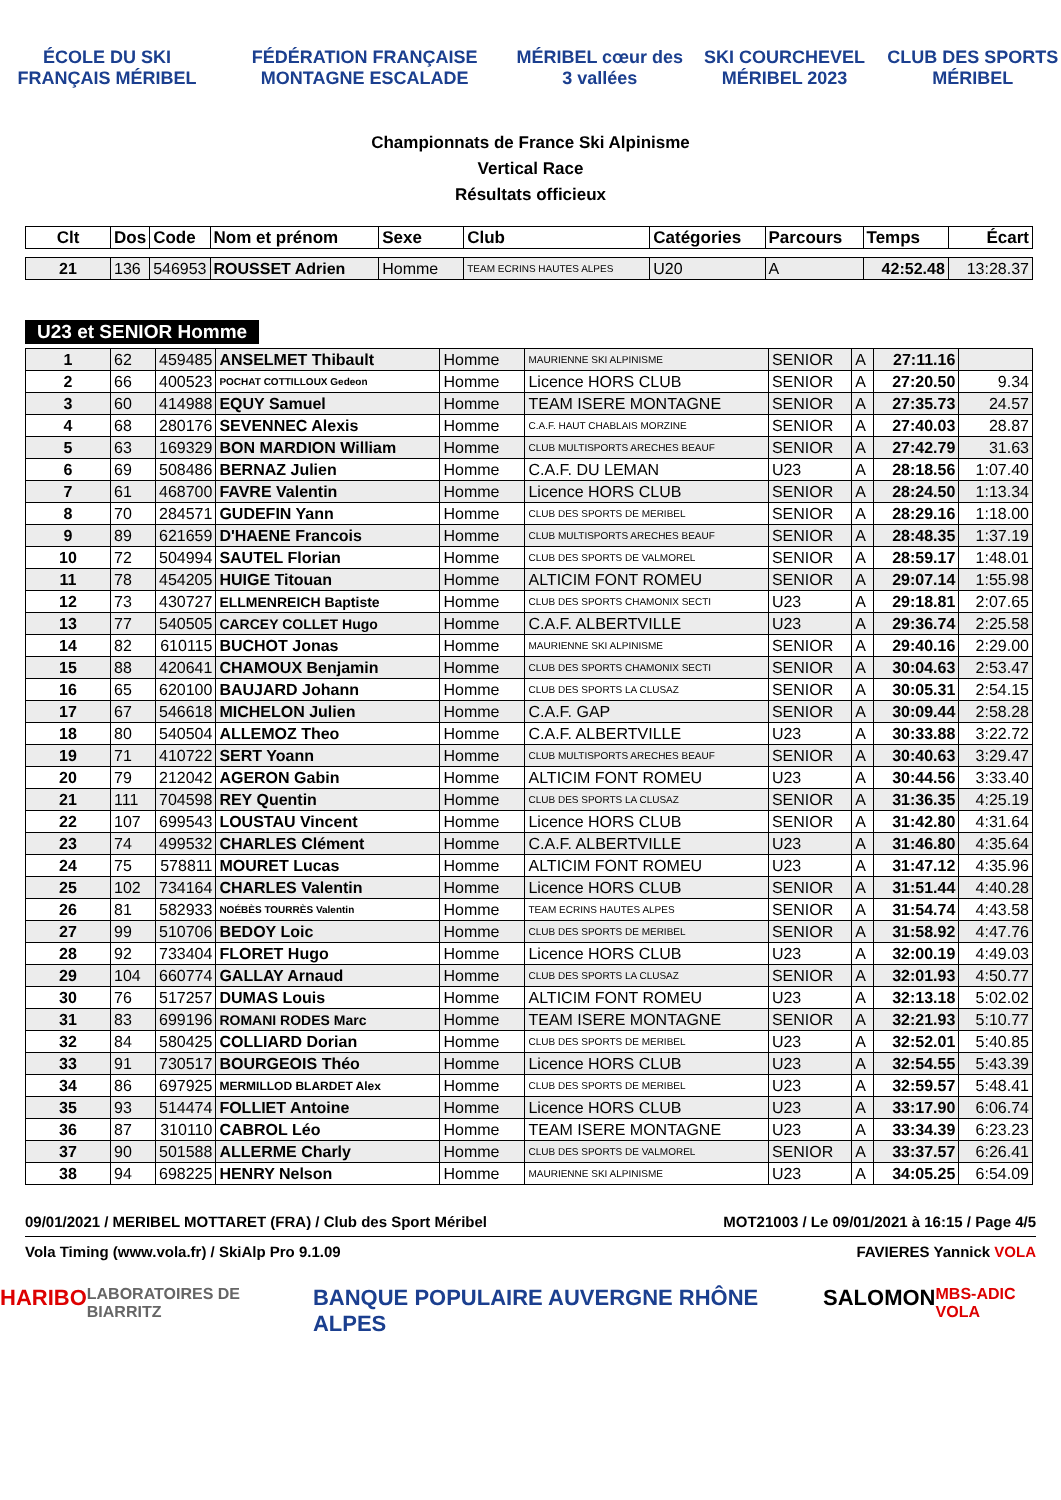ÉCOLE DU SKI FRANÇAIS MÉRIBEL
FÉDÉRATION FRANÇAISE MONTAGNE ESCALADE
MÉRIBEL cœur des 3 vallées SKI COURCHEVEL MÉRIBEL 2023 CLUB DES SPORTS MÉRIBEL
Championnats de France Ski Alpinisme
Vertical Race
Résultats officieux
| Clt | Dos | Code | Nom et prénom | Sexe | Club | Catégories | Parcours | Temps | Écart |
| --- | --- | --- | --- | --- | --- | --- | --- | --- | --- |
| 21 | 136 | 546953 | ROUSSET Adrien | Homme | TEAM ECRINS HAUTES ALPES | U20 | A | 42:52.48 | 13:28.37 |
U23 et SENIOR Homme
| 1 | 62 | 459485 | ANSELMET Thibault | Homme | MAURIENNE SKI ALPINISME | SENIOR | A | 27:11.16 | |
| 2 | 66 | 400523 | POCHAT COTTILLOUX Gedeon | Homme | Licence HORS CLUB | SENIOR | A | 27:20.50 | 9.34 |
| 3 | 60 | 414988 | EQUY Samuel | Homme | TEAM ISERE MONTAGNE | SENIOR | A | 27:35.73 | 24.57 |
| 4 | 68 | 280176 | SEVENNEC Alexis | Homme | C.A.F. HAUT CHABLAIS MORZINE | SENIOR | A | 27:40.03 | 28.87 |
| 5 | 63 | 169329 | BON MARDION William | Homme | CLUB MULTISPORTS ARECHES BEAUF | SENIOR | A | 27:42.79 | 31.63 |
| 6 | 69 | 508486 | BERNAZ Julien | Homme | C.A.F. DU LEMAN | U23 | A | 28:18.56 | 1:07.40 |
| 7 | 61 | 468700 | FAVRE Valentin | Homme | Licence HORS CLUB | SENIOR | A | 28:24.50 | 1:13.34 |
| 8 | 70 | 284571 | GUDEFIN Yann | Homme | CLUB DES SPORTS DE MERIBEL | SENIOR | A | 28:29.16 | 1:18.00 |
| 9 | 89 | 621659 | D'HAENE Francois | Homme | CLUB MULTISPORTS ARECHES BEAUF | SENIOR | A | 28:48.35 | 1:37.19 |
| 10 | 72 | 504994 | SAUTEL Florian | Homme | CLUB DES SPORTS DE VALMOREL | SENIOR | A | 28:59.17 | 1:48.01 |
| 11 | 78 | 454205 | HUIGE Titouan | Homme | ALTICIM FONT ROMEU | SENIOR | A | 29:07.14 | 1:55.98 |
| 12 | 73 | 430727 | ELLMENREICH Baptiste | Homme | CLUB DES SPORTS CHAMONIX SECTI | U23 | A | 29:18.81 | 2:07.65 |
| 13 | 77 | 540505 | CARCEY COLLET Hugo | Homme | C.A.F. ALBERTVILLE | U23 | A | 29:36.74 | 2:25.58 |
| 14 | 82 | 610115 | BUCHOT Jonas | Homme | MAURIENNE SKI ALPINISME | SENIOR | A | 29:40.16 | 2:29.00 |
| 15 | 88 | 420641 | CHAMOUX Benjamin | Homme | CLUB DES SPORTS CHAMONIX SECTI | SENIOR | A | 30:04.63 | 2:53.47 |
| 16 | 65 | 620100 | BAUJARD Johann | Homme | CLUB DES SPORTS LA CLUSAZ | SENIOR | A | 30:05.31 | 2:54.15 |
| 17 | 67 | 546618 | MICHELON Julien | Homme | C.A.F. GAP | SENIOR | A | 30:09.44 | 2:58.28 |
| 18 | 80 | 540504 | ALLEMOZ Theo | Homme | C.A.F. ALBERTVILLE | U23 | A | 30:33.88 | 3:22.72 |
| 19 | 71 | 410722 | SERT Yoann | Homme | CLUB MULTISPORTS ARECHES BEAUF | SENIOR | A | 30:40.63 | 3:29.47 |
| 20 | 79 | 212042 | AGERON Gabin | Homme | ALTICIM FONT ROMEU | U23 | A | 30:44.56 | 3:33.40 |
| 21 | 111 | 704598 | REY Quentin | Homme | CLUB DES SPORTS LA CLUSAZ | SENIOR | A | 31:36.35 | 4:25.19 |
| 22 | 107 | 699543 | LOUSTAU Vincent | Homme | Licence HORS CLUB | SENIOR | A | 31:42.80 | 4:31.64 |
| 23 | 74 | 499532 | CHARLES Clément | Homme | C.A.F. ALBERTVILLE | U23 | A | 31:46.80 | 4:35.64 |
| 24 | 75 | 578811 | MOURET Lucas | Homme | ALTICIM FONT ROMEU | U23 | A | 31:47.12 | 4:35.96 |
| 25 | 102 | 734164 | CHARLES Valentin | Homme | Licence HORS CLUB | SENIOR | A | 31:51.44 | 4:40.28 |
| 26 | 81 | 582933 | NOÉBÈS TOURRÈS Valentin | Homme | TEAM ECRINS HAUTES ALPES | SENIOR | A | 31:54.74 | 4:43.58 |
| 27 | 99 | 510706 | BEDOY Loic | Homme | CLUB DES SPORTS DE MERIBEL | SENIOR | A | 31:58.92 | 4:47.76 |
| 28 | 92 | 733404 | FLORET Hugo | Homme | Licence HORS CLUB | U23 | A | 32:00.19 | 4:49.03 |
| 29 | 104 | 660774 | GALLAY Arnaud | Homme | CLUB DES SPORTS LA CLUSAZ | SENIOR | A | 32:01.93 | 4:50.77 |
| 30 | 76 | 517257 | DUMAS Louis | Homme | ALTICIM FONT ROMEU | U23 | A | 32:13.18 | 5:02.02 |
| 31 | 83 | 699196 | ROMANI RODES Marc | Homme | TEAM ISERE MONTAGNE | SENIOR | A | 32:21.93 | 5:10.77 |
| 32 | 84 | 580425 | COLLIARD Dorian | Homme | CLUB DES SPORTS DE MERIBEL | U23 | A | 32:52.01 | 5:40.85 |
| 33 | 91 | 730517 | BOURGEOIS Théo | Homme | Licence HORS CLUB | U23 | A | 32:54.55 | 5:43.39 |
| 34 | 86 | 697925 | MERMILLOD BLARDET Alex | Homme | CLUB DES SPORTS DE MERIBEL | U23 | A | 32:59.57 | 5:48.41 |
| 35 | 93 | 514474 | FOLLIET Antoine | Homme | Licence HORS CLUB | U23 | A | 33:17.90 | 6:06.74 |
| 36 | 87 | 310110 | CABROL Léo | Homme | TEAM ISERE MONTAGNE | U23 | A | 33:34.39 | 6:23.23 |
| 37 | 90 | 501588 | ALLERME Charly | Homme | CLUB DES SPORTS DE VALMOREL | SENIOR | A | 33:37.57 | 6:26.41 |
| 38 | 94 | 698225 | HENRY Nelson | Homme | MAURIENNE SKI ALPINISME | U23 | A | 34:05.25 | 6:54.09 |
09/01/2021 / MERIBEL MOTTARET (FRA) / Club des Sport Méribel MOT21003 / Le 09/01/2021 à 16:15 / Page 4/5
Vola Timing (www.vola.fr) / SkiAlp Pro 9.1.09 FAVIERES Yannick VOLA
HARIBO LABORATOIRES DE BIARRITZ BANQUE POPULAIRE AUVERGNE RHÔNE ALPES SALOMON MBS-ADIC VOLA